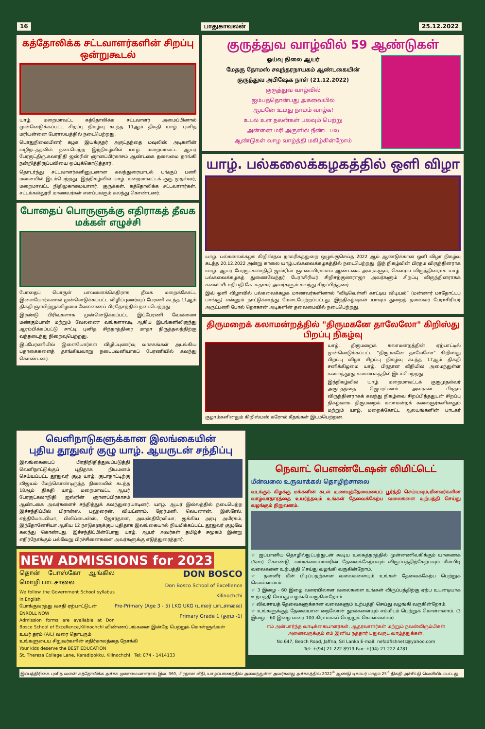16 பாதுகாவலன் 25.12.2022
கத்தோலிக்க சட்டவாளர்களின் சிறப்பு ஒன்றுகூடல்
யாழ். மறைமாவட்ட கத்தோலிக்க சட்டவாளர் அமைப்பினால் முன்னெடுக்கப்பட்ட சிறப்பு நிகழ்வு கடந்த 11ஆம் திகதி யாழ். புனித மரியன்னை பேராலயத்தில் நடைபெற்றது.
பொதுநிலையினர் கழக இயக்குநர் அருட்தந்தை மவுலிஸ் அடிகளின் வழிநடத்தலில் நடைபெற்ற இந்நிகழ்வில் யாழ். மறைமாவட்ட ஆயர் பேரருட்திரு.கலாநிதி ஜஸ்ரின் ஞானப்பிரகாசம் ஆண்டகை தலைமை தாங்கி நன்றித்திருப்பலியை ஒப்புக்கொடுத்தார்.
தொடர்ந்து சட்டவாளர்களினுடனான கலந்துரையாடல் பங்குப் பணி மனையில் இடம்பெற்றது. இந்நிகழ்வில் யாழ். மறைமாவட்டக் குரு முதல்வர், மறைமாவட்ட நிதிமுகாமையாளர், குருக்கள், கத்தோலிக்க சட்டவாளர்கள், சட்டக்கல்லூரி மாணவர்கள் எனப்பலரும் கலந்து கொண்டனர்.
போதைப் பொருளுக்கு எதிராகத் தீவக மக்கள் எழுச்சி
போதைப் பொருள் பாவனைக்கெதிராக தீவக மறைக்கோட்ட இளையோர்களால் முன்னெடுக்கப்பட்ட விழிப்புணர்வுப் பேரணி கடந்த 11ஆம் திகதி ஞாயிற்றுக்கிழமை வேலணைப் பிரதேசத்தில் நடைபெற்றது.
இரண்டு பிரிவுகளாக முன்னெடுக்கப்பட்ட இப்பேரணி வேலணை மண்கும்பான் மற்றும் வேலணை வங்களாவடி ஆகிய இடங்களிலிருந்து ஆரம்பிக்கப்பட்டு சாட்டி புனித சிந்தாத்திரை மாதா திருத்தலத்திற்கு வந்தடைந்து நிறைவுபெற்றது.
இப்பேரணியில் இளையோர்கள் விழிப்புணர்வு வாசகங்கள் அடங்கிய பதாகைகளைத் தாங்கியவாறு நடைபவனியாகப் பேரணியில் கலந்து கொண்டனர்.
குருத்துவ வாழ்வில் 59 ஆண்டுகள்
ஓய்வு நிலை ஆயர்
மேதகு தோமஸ் சவுந்தரநாயகம் ஆண்டகையின்
குருத்துவ அபிஷேக நாள் (21.12.2022)
குருத்துவ வாழ்வில்
ஐம்பத்தொன்பது அகவையில்
ஆயனே உமது நாமம் வாழ்க!
உடல் உள நலன்கள் பலவும் பெற்று
அன்னை மரி அருளில் நீண்ட பல
ஆண்டுகள் வாழ வாழ்த்தி மகிழ்கின்றோம்
யாழ். பல்கலைக்கழகத்தில் ஒளி விழா
யாழ். பல்கலைக்கழக கிறிஸ்தவ நாகரிகத்துறை ஒழுங்குசெய்த 2022 ஆம் ஆண்டுக்கான ஒளி விழா நிகழ்வு கடந்த 20.12.2022 அன்று காலை யாழ்.பல்கலைக்கழகத்தில் நடைபெற்றது. இந் நிகழ்வின் பிரதம விருந்தினராக யாழ். ஆயர் பேரருட்கலாநிதி ஜஸ்ரின் ஞானப்பிரகாசம் ஆண்டகை அவர்களும், கௌரவ விருந்தினராக யாழ். பல்கலைக்கழகத் துணைவேந்தர் பேராசிரியர் சிறிசற்குணராஜா அவர்களும் சிறப்பு விருந்தினராகக் கலைப்பீடாதிபதி கே. சுதாகர் அவர்களும் கலந்து சிறப்பித்தனர்.
இவ் ஒளி விழாவில் பல்கலைக்கழக மாணவர்களினால் “விடிவெள்ளி காட்டிய விடியல்” (மன்னார் மாதோட்டப் பாங்கு) என்னும் நாட்டுக்கூத்து மேடையேற்றப்பட்டது. இந்நிகழ்வுகள் யாவும் துறைத் தலைவர் பேராசிரியர் அருட்பணி போல் றொகான் அடிகளின் தலைமையில் நடைபெற்றது.
திருமறைக் கலாமன்றத்தில் "திருமகனே தாலேலோ" கிறிஸ்து பிறப்பு நிகழ்வு
யாழ். திருமறைக் கலாமன்றத்தின் ஏற்பாட்டில் முன்னெடுக்கப்பட்ட “திருமகனே தாலேலோ” கிறிஸ்து பிறப்பு விழா சிறப்பு நிகழ்வு கடந்த 17ஆம் திகதி சனிக்கிழமை யாழ். பிரதான வீதியில் அமைந்துள்ள கலைத்தூது கலையகத்தில் இடம்பெற்றது.
இந்நிகழ்வில் யாழ். மறைமாவட்டக் குருமுதல்வர் அருட்தந்தை ஜெபரட்ணம் அவர்கள் பிரதம விருந்தினராகக் கலந்து நிகழ்வை சிறப்பித்ததுடன் சிறப்பு நிகழ்வாக திருமறைக் கலாமன்றக் கலைஞர்களினதும் மற்றும் யாழ். மறைக்கோட்ட ஆலயங்களின் பாடகர் குழாம்களினதும் கிறிஸ்மஸ் கரோல் கீதங்கள் இடம்பெற்றன.
வெளிநாடுகளுக்கான இலங்கையின்
புதிய தூதுவர் குழு யாழ். ஆயருடன் சந்திப்பு
இலங்கையைப் பிரதிநிதித்துவப்படுத்தி வெளிநாட்டுக்குப் புதிதாக நியமனம் செய்யப்பட்ட தூதுவர் குழு யாழ். குடாநாட்டிற்கு விஜயம் மேற்கொண்டிருந்த நிலையில் கடந்த 18ஆம் திகதி யாழ். மறைமாவட்ட ஆயர் பேரருட்கலாநிதி ஜஸ்ரின் ஞானப்பிரகாசம் ஆண்டகை அவர்களைச் சந்தித்துக் கலந்துரையாடினர். யாழ். ஆயர் இல்லத்தில் நடைபெற்ற இச்சந்திப்பில் பிரான்ஸ், பஹ்ரைன், வியட்னாம், ஜேர்மனி, லெபனான், இஸ்ரேல், எத்தியோப்பியா, பிலிப்பைன்ஸ், ஜோர்தான், அவுஸ்திரேலியா, ஐக்கிய அரபு அமீரகம், இந்தோனேசியா ஆகிய 12 நாடுகளுக்குப் புதிதாக இலங்கையால் நியமிக்கப்பட்ட தூதுவர் குழுவே கலந்து கொண்டது. இச்சந்திப்பின்போது யாழ். ஆயர் அவர்கள் தமிழ்ச் சமூகம் இன்று எதிர்நோக்கும் பல்வேறு பிரச்சினைகளை அவர்களுக்கு எடுத்துரைத்தார்.
NEW ADMISSIONS for 2023
DON BOSCO
Don Bosco School of Excellence
Kilinochchi
Pre-Primary (Age 3 - 5) LKG UKG (பாலர் பாடசாலை)
Primary Grade 1 (தரம் -1)
தொன் போஸ்கோ ஆங்கில மொழி பாடசாலை
We follow the Government School syllabus in English
போக்குவரத்து வசதி ஏற்பாட்டுடன்
ENROLL NOW
Admission forms are available at Don Bosco School of Excellence,Kilinochchi விண்ணப்பங்களை இன்றே பெற்றுக் கொள்ளுங்கள்
உயர் தரம் (A/L) வரை தொடரும்
உங்களுடைய சிறுவர்களின் எதிர்காலத்தை நோக்கி
Your kids deserve the BEST EDUCATION
St. Theresa College Lane, Karadipokku, Kilinochchi Tel: 074 - 1414133
நெவாட் பௌண்டேஷன் லிமிட்டெட்
மீன்வலை உருவாக்கல் தொழிற்சாலை
வடக்குக் கிழக்கு மக்களின் கடல் உணவுத்தேவையைப் பூர்த்தி செய்யவும்,மீனவர்களின் வாழ்வாதாரத்தை உயர்த்தவும் உங்கள் தேவைக்கேற்ப வலைகளை உற்பத்தி செய்து வழங்கும் நிறுவனம்.
☆ ஜப்பானிய தொழில்நுட்பத்துடன் கூடிய உலகத்தரத்தில் முன்னணிவகிக்கும் யாணைக் (Yarn) கொண்டு, வாடிக்கையாளரின் தேவைக்கேற்பவும் விருப்பத்திற்கேற்பவும் மீன்பிடி வலைகளை உற்பத்தி செய்து வழங்கி வருகின்றோம்.
☆ நன்னீர் மீன் பிடிப்பதற்கான வலைகளையும் உங்கள் தேவைக்கேற்ப பெற்றுக் கொள்ளலாம்.
☆ 3 இழை - 60 இழை வரையிலான வலைகளை உங்கள் விருப்பத்திற்கு ஏற்ப உடனடியாக உற்பத்தி செய்து வழங்கி வருகின்றோம்.
☆ விவசாயத் தேவைகளுக்கான வலைகளும் உற்பத்தி செய்து வழங்கி வருகின்றோம்.
☆ உங்களுக்குத் தேவையான நைலோன் நூல்களையும் எம்மிடம் பெற்றுக் கொள்ளலாம். (3 இழை – 60 இழை வரை 100 கிராமாகப் பெற்றுக் கொள்ளலாம்)
எம் அன்பார்ந்த வாடிக்கையாளர்கள், ஆதரவாளர்கள் மற்றும் நலன்விரும்பிகள் அனைவருக்கும் எம் இனிய நத்தார் புதுவருட வாழ்த்துக்கள்.
No.647, Beach Road, Jaffna, Sri Lanka E-mail: nefadfishnets@yahoo.com
Tel: +(94) 21 222 8919 Fax: +(94) 21 222 4781
இப்பத்திரிகை புனித வளன் கத்தோலிக்க அச்சக முகாமையாளரால் இல. 360, பிரதான வீதி, யாழ்ப்பாணத்தில் அமைந்துள்ள அவர்களது அச்சகத்தில் 2022<sup>ம்</sup> ஆண்டு டிசம்பர் மாதம் 25<sup>ம்</sup> திகதி அச்சிட்டு வெளியிடப்பட்டது.